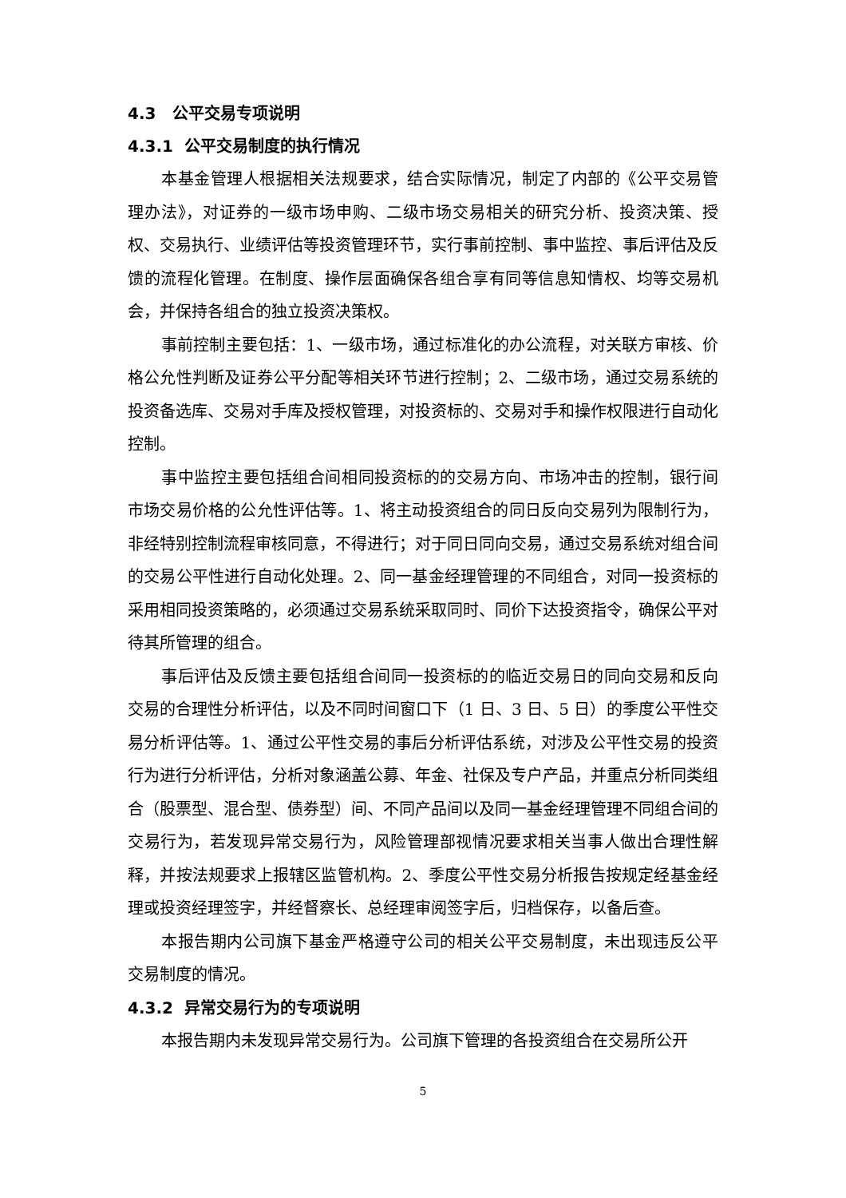4.3 公平交易专项说明
4.3.1 公平交易制度的执行情况
本基金管理人根据相关法规要求，结合实际情况，制定了内部的《公平交易管理办法》，对证券的一级市场申购、二级市场交易相关的研究分析、投资决策、授权、交易执行、业绩评估等投资管理环节，实行事前控制、事中监控、事后评估及反馈的流程化管理。在制度、操作层面确保各组合享有同等信息知情权、均等交易机会，并保持各组合的独立投资决策权。
事前控制主要包括：1、一级市场，通过标准化的办公流程，对关联方审核、价格公允性判断及证券公平分配等相关环节进行控制；2、二级市场，通过交易系统的投资备选库、交易对手库及授权管理，对投资标的、交易对手和操作权限进行自动化控制。
事中监控主要包括组合间相同投资标的的交易方向、市场冲击的控制，银行间市场交易价格的公允性评估等。1、将主动投资组合的同日反向交易列为限制行为，非经特别控制流程审核同意，不得进行；对于同日同向交易，通过交易系统对组合间的交易公平性进行自动化处理。2、同一基金经理管理的不同组合，对同一投资标的采用相同投资策略的，必须通过交易系统采取同时、同价下达投资指令，确保公平对待其所管理的组合。
事后评估及反馈主要包括组合间同一投资标的的临近交易日的同向交易和反向交易的合理性分析评估，以及不同时间窗口下（1 日、3 日、5 日）的季度公平性交易分析评估等。1、通过公平性交易的事后分析评估系统，对涉及公平性交易的投资行为进行分析评估，分析对象涵盖公募、年金、社保及专户产品，并重点分析同类组合（股票型、混合型、债券型）间、不同产品间以及同一基金经理管理不同组合间的交易行为，若发现异常交易行为，风险管理部视情况要求相关当事人做出合理性解释，并按法规要求上报辖区监管机构。2、季度公平性交易分析报告按规定经基金经理或投资经理签字，并经督察长、总经理审阅签字后，归档保存，以备后查。
本报告期内公司旗下基金严格遵守公司的相关公平交易制度，未出现违反公平交易制度的情况。
4.3.2 异常交易行为的专项说明
本报告期内未发现异常交易行为。公司旗下管理的各投资组合在交易所公开
5